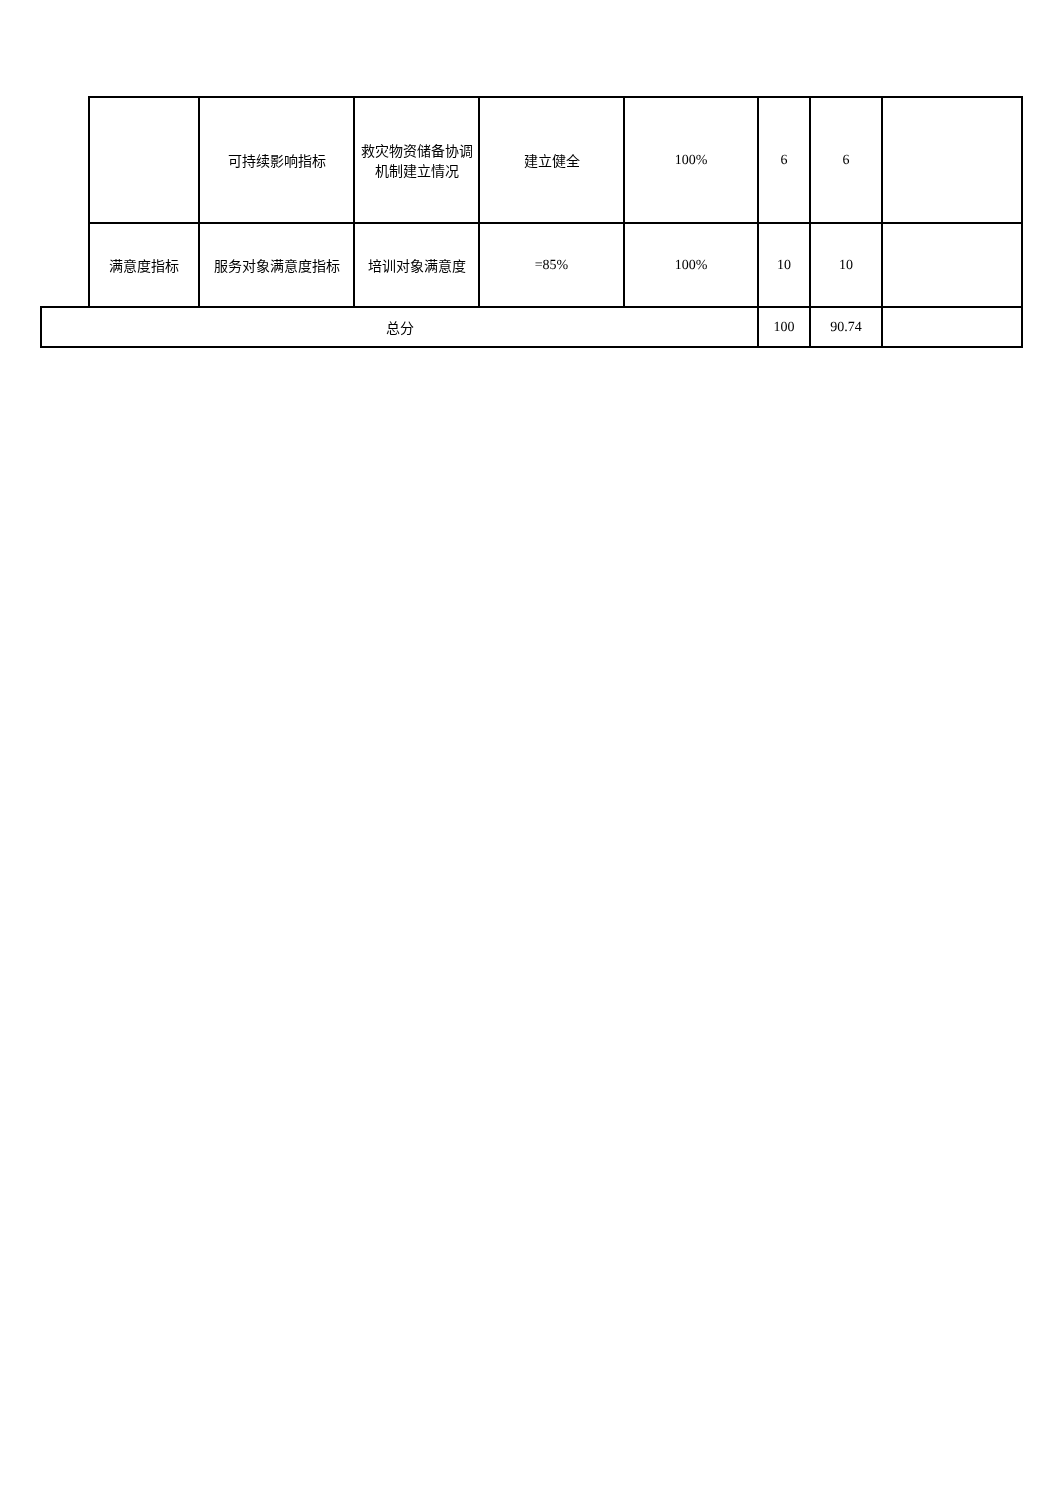| | | 可持续影响指标 | 救灾物资储备协调机制建立情况 | 建立健全 | 100% | 6 | 6 | |
| | 满意度指标 | 服务对象满意度指标 | 培训对象满意度 | =85% | 100% | 10 | 10 | |
| 总分 | | | | | | 100 | 90.74 | |